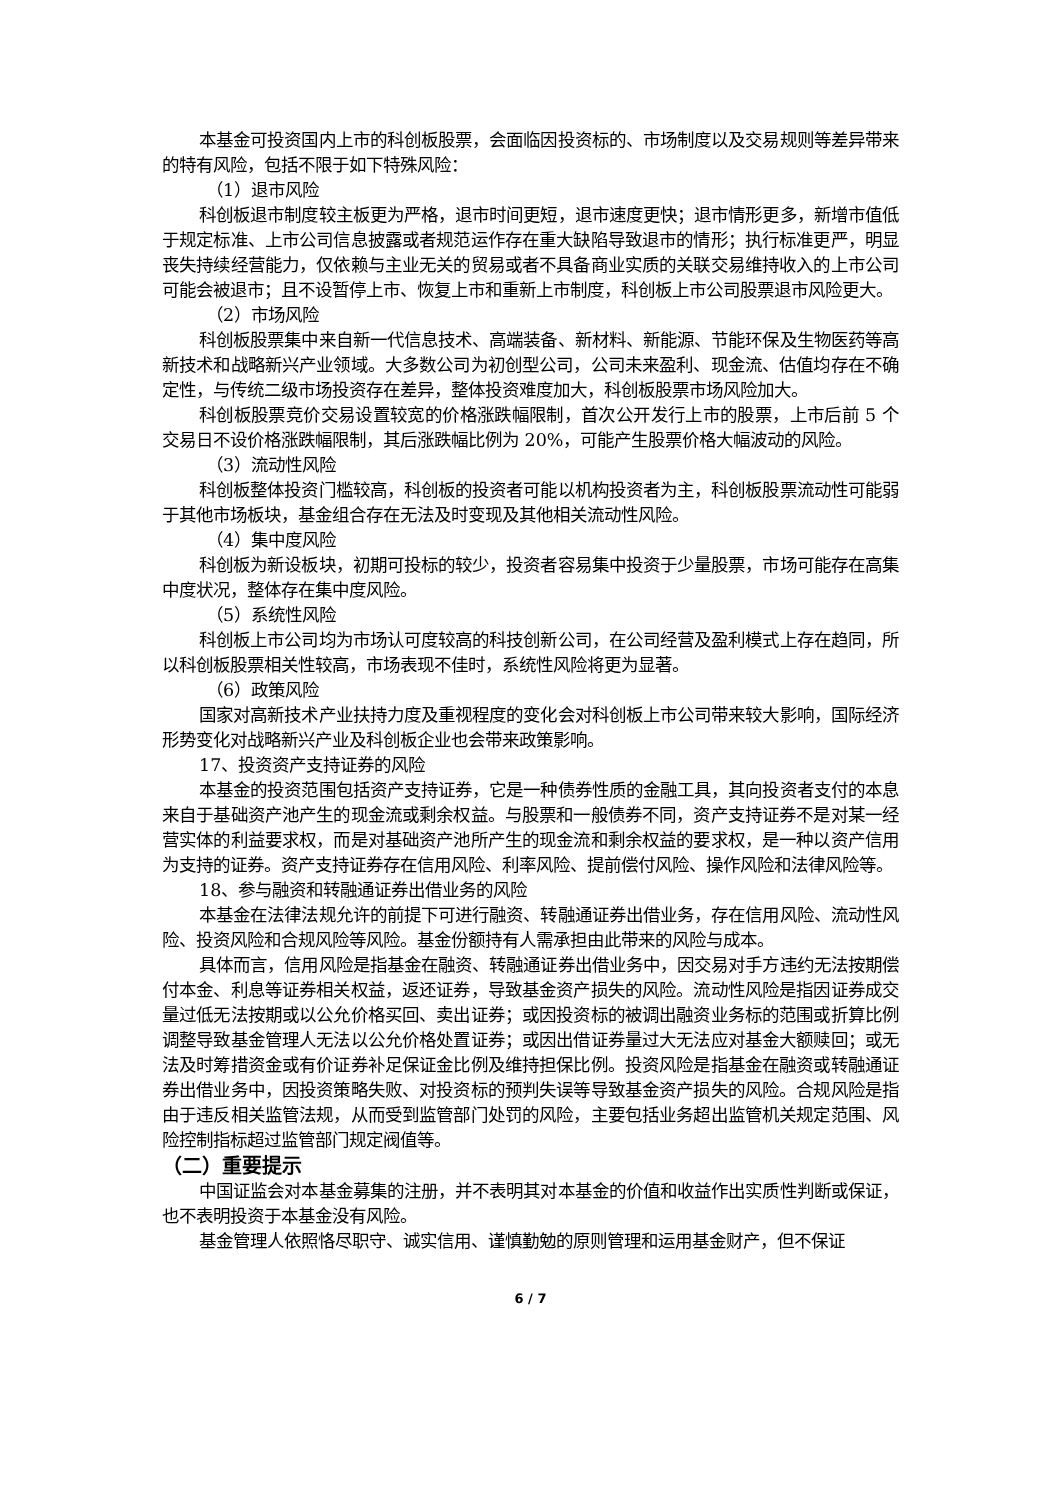本基金可投资国内上市的科创板股票，会面临因投资标的、市场制度以及交易规则等差异带来的特有风险，包括不限于如下特殊风险：
（1）退市风险
科创板退市制度较主板更为严格，退市时间更短，退市速度更快；退市情形更多，新增市值低于规定标准、上市公司信息披露或者规范运作存在重大缺陷导致退市的情形；执行标准更严，明显丧失持续经营能力，仅依赖与主业无关的贸易或者不具备商业实质的关联交易维持收入的上市公司可能会被退市；且不设暂停上市、恢复上市和重新上市制度，科创板上市公司股票退市风险更大。
（2）市场风险
科创板股票集中来自新一代信息技术、高端装备、新材料、新能源、节能环保及生物医药等高新技术和战略新兴产业领域。大多数公司为初创型公司，公司未来盈利、现金流、估值均存在不确定性，与传统二级市场投资存在差异，整体投资难度加大，科创板股票市场风险加大。
科创板股票竞价交易设置较宽的价格涨跌幅限制，首次公开发行上市的股票，上市后前 5 个交易日不设价格涨跌幅限制，其后涨跌幅比例为 20%，可能产生股票价格大幅波动的风险。
（3）流动性风险
科创板整体投资门槛较高，科创板的投资者可能以机构投资者为主，科创板股票流动性可能弱于其他市场板块，基金组合存在无法及时变现及其他相关流动性风险。
（4）集中度风险
科创板为新设板块，初期可投标的较少，投资者容易集中投资于少量股票，市场可能存在高集中度状况，整体存在集中度风险。
（5）系统性风险
科创板上市公司均为市场认可度较高的科技创新公司，在公司经营及盈利模式上存在趋同，所以科创板股票相关性较高，市场表现不佳时，系统性风险将更为显著。
（6）政策风险
国家对高新技术产业扶持力度及重视程度的变化会对科创板上市公司带来较大影响，国际经济形势变化对战略新兴产业及科创板企业也会带来政策影响。
17、投资资产支持证券的风险
本基金的投资范围包括资产支持证券，它是一种债券性质的金融工具，其向投资者支付的本息来自于基础资产池产生的现金流或剩余权益。与股票和一般债券不同，资产支持证券不是对某一经营实体的利益要求权，而是对基础资产池所产生的现金流和剩余权益的要求权，是一种以资产信用为支持的证券。资产支持证券存在信用风险、利率风险、提前偿付风险、操作风险和法律风险等。
18、参与融资和转融通证券出借业务的风险
本基金在法律法规允许的前提下可进行融资、转融通证券出借业务，存在信用风险、流动性风险、投资风险和合规风险等风险。基金份额持有人需承担由此带来的风险与成本。
具体而言，信用风险是指基金在融资、转融通证券出借业务中，因交易对手方违约无法按期偿付本金、利息等证券相关权益，返还证券，导致基金资产损失的风险。流动性风险是指因证券成交量过低无法按期或以公允价格买回、卖出证券；或因投资标的被调出融资业务标的范围或折算比例调整导致基金管理人无法以公允价格处置证券；或因出借证券量过大无法应对基金大额赎回；或无法及时筹措资金或有价证券补足保证金比例及维持担保比例。投资风险是指基金在融资或转融通证券出借业务中，因投资策略失败、对投资标的预判失误等导致基金资产损失的风险。合规风险是指由于违反相关监管法规，从而受到监管部门处罚的风险，主要包括业务超出监管机关规定范围、风险控制指标超过监管部门规定阀值等。
（二）重要提示
中国证监会对本基金募集的注册，并不表明其对本基金的价值和收益作出实质性判断或保证，也不表明投资于本基金没有风险。
基金管理人依照恪尽职守、诚实信用、谨慎勤勉的原则管理和运用基金财产，但不保证
6 / 7